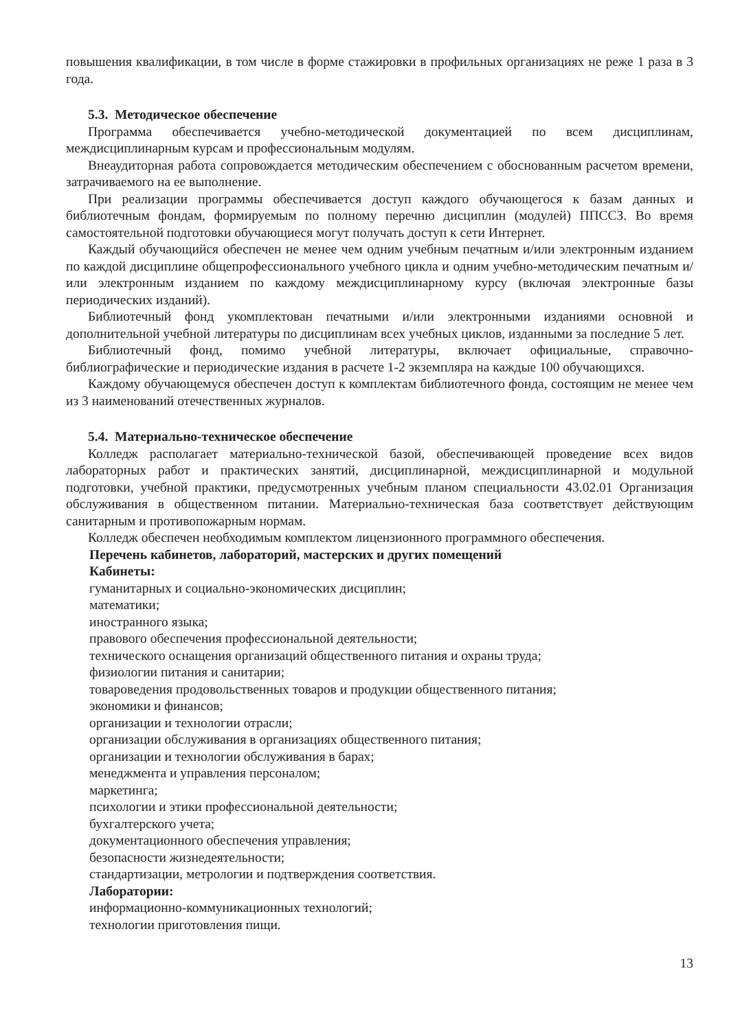повышения квалификации, в том числе в форме стажировки в профильных организациях не реже 1 раза в 3 года.
5.3. Методическое обеспечение
Программа обеспечивается учебно-методической документацией по всем дисциплинам, междисциплинарным курсам и профессиональным модулям.
Внеаудиторная работа сопровождается методическим обеспечением с обоснованным расчетом времени, затрачиваемого на ее выполнение.
При реализации программы обеспечивается доступ каждого обучающегося к базам данных и библиотечным фондам, формируемым по полному перечню дисциплин (модулей) ППССЗ. Во время самостоятельной подготовки обучающиеся могут получать доступ к сети Интернет.
Каждый обучающийся обеспечен не менее чем одним учебным печатным и/или электронным изданием по каждой дисциплине общепрофессионального учебного цикла и одним учебно-методическим печатным и/или электронным изданием по каждому междисциплинарному курсу (включая электронные базы периодических изданий).
Библиотечный фонд укомплектован печатными и/или электронными изданиями основной и дополнительной учебной литературы по дисциплинам всех учебных циклов, изданными за последние 5 лет.
Библиотечный фонд, помимо учебной литературы, включает официальные, справочно-библиографические и периодические издания в расчете 1-2 экземпляра на каждые 100 обучающихся.
Каждому обучающемуся обеспечен доступ к комплектам библиотечного фонда, состоящим не менее чем из 3 наименований отечественных журналов.
5.4. Материально-техническое обеспечение
Колледж располагает материально-технической базой, обеспечивающей проведение всех видов лабораторных работ и практических занятий, дисциплинарной, междисциплинарной и модульной подготовки, учебной практики, предусмотренных учебным планом специальности 43.02.01 Организация обслуживания в общественном питании. Материально-техническая база соответствует действующим санитарным и противопожарным нормам.
Колледж обеспечен необходимым комплектом лицензионного программного обеспечения.
Перечень кабинетов, лабораторий, мастерских и других помещений
Кабинеты:
гуманитарных и социально-экономических дисциплин;
математики;
иностранного языка;
правового обеспечения профессиональной деятельности;
технического оснащения организаций общественного питания и охраны труда;
физиологии питания и санитарии;
товароведения продовольственных товаров и продукции общественного питания;
экономики и финансов;
организации и технологии отрасли;
организации обслуживания в организациях общественного питания;
организации и технологии обслуживания в барах;
менеджмента и управления персоналом;
маркетинга;
психологии и этики профессиональной деятельности;
бухгалтерского учета;
документационного обеспечения управления;
безопасности жизнедеятельности;
стандартизации, метрологии и подтверждения соответствия.
Лаборатории:
информационно-коммуникационных технологий;
технологии приготовления пищи.
13